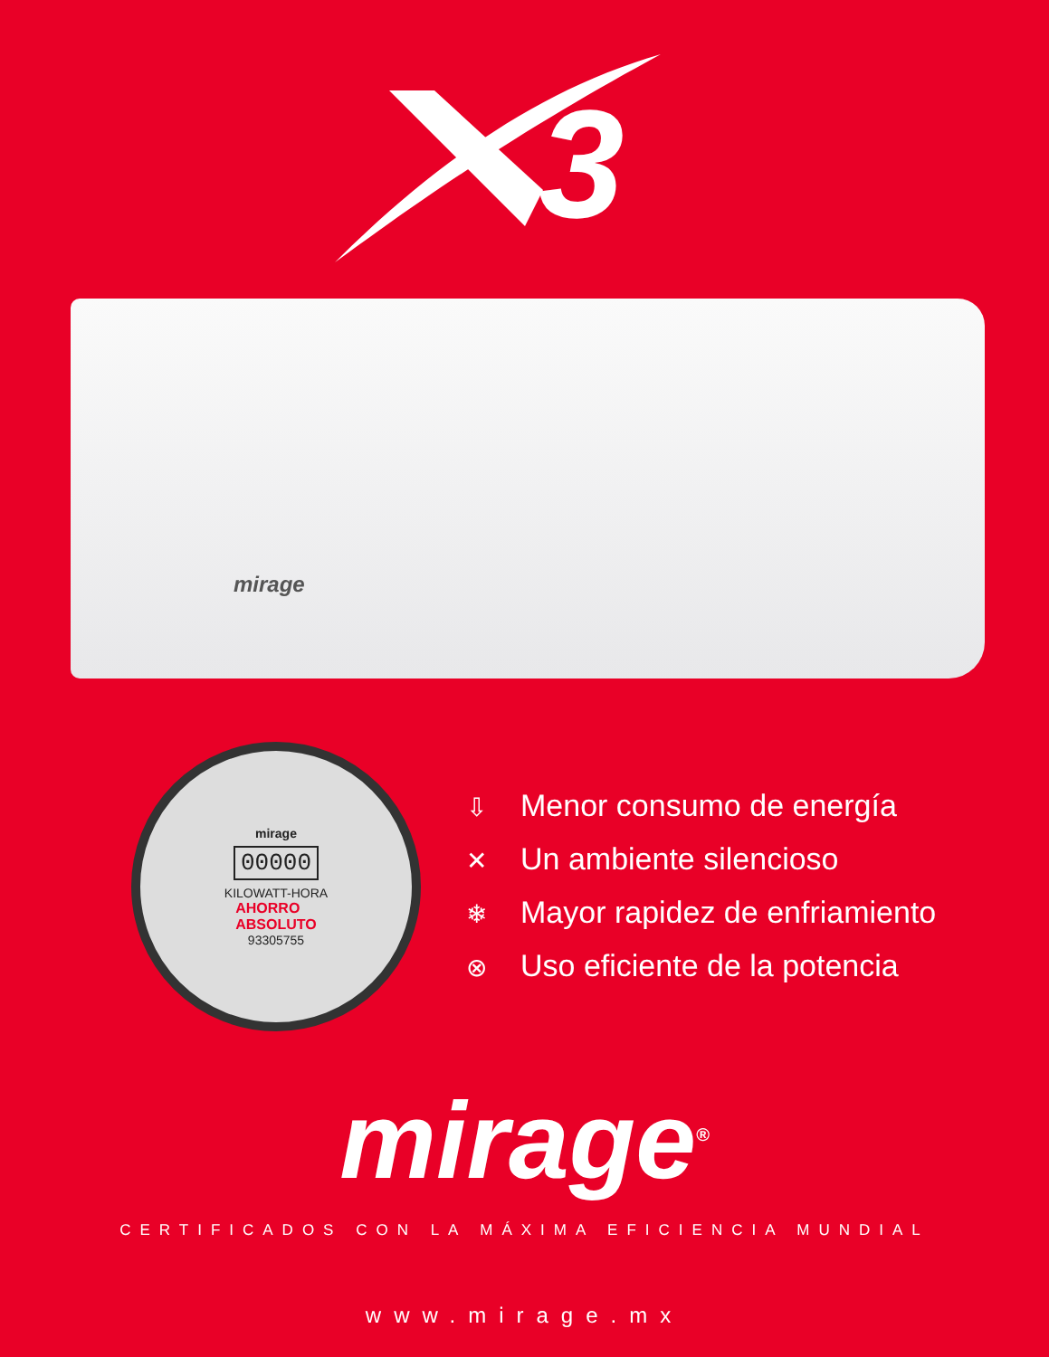3
mirage
mirage
00000
KILOWATT-HORA
AHORRO
ABSOLUTO
93305755
⇩ Menor consumo de energía
✕ Un ambiente silencioso
❄ Mayor rapidez de enfriamiento
⊗ Uso eficiente de la potencia
mirage<sup>®</sup>
CERTIFICADOS CON LA MÁXIMA EFICIENCIA MUNDIAL
www.mirage.mx